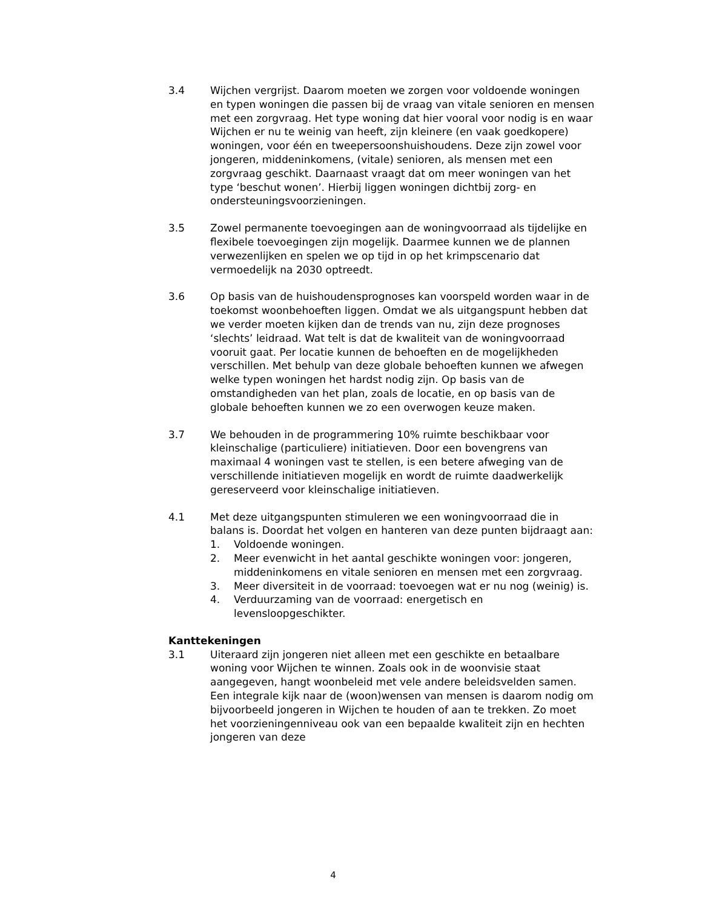3.4 Wijchen vergrijst. Daarom moeten we zorgen voor voldoende woningen en typen woningen die passen bij de vraag van vitale senioren en mensen met een zorgvraag. Het type woning dat hier vooral voor nodig is en waar Wijchen er nu te weinig van heeft, zijn kleinere (en vaak goedkopere) woningen, voor één en tweepersoonshuishoudens. Deze zijn zowel voor jongeren, middeninkomens, (vitale) senioren, als mensen met een zorgvraag geschikt. Daarnaast vraagt dat om meer woningen van het type ‘beschut wonen’. Hierbij liggen woningen dichtbij zorg- en ondersteuningsvoorzieningen.
3.5 Zowel permanente toevoegingen aan de woningvoorraad als tijdelijke en flexibele toevoegingen zijn mogelijk. Daarmee kunnen we de plannen verwezenlijken en spelen we op tijd in op het krimpscenario dat vermoedelijk na 2030 optreedt.
3.6 Op basis van de huishoudensprognoses kan voorspeld worden waar in de toekomst woonbehoeften liggen. Omdat we als uitgangspunt hebben dat we verder moeten kijken dan de trends van nu, zijn deze prognoses ‘slechts’ leidraad. Wat telt is dat de kwaliteit van de woningvoorraad vooruit gaat. Per locatie kunnen de behoeften en de mogelijkheden verschillen. Met behulp van deze globale behoeften kunnen we afwegen welke typen woningen het hardst nodig zijn. Op basis van de omstandigheden van het plan, zoals de locatie, en op basis van de globale behoeften kunnen we zo een overwogen keuze maken.
3.7 We behouden in de programmering 10% ruimte beschikbaar voor kleinschalige (particuliere) initiatieven. Door een bovengrens van maximaal 4 woningen vast te stellen, is een betere afweging van de verschillende initiatieven mogelijk en wordt de ruimte daadwerkelijk gereserveerd voor kleinschalige initiatieven.
4.1 Met deze uitgangspunten stimuleren we een woningvoorraad die in balans is. Doordat het volgen en hanteren van deze punten bijdraagt aan:
1. Voldoende woningen.
2. Meer evenwicht in het aantal geschikte woningen voor: jongeren, middeninkomens en vitale senioren en mensen met een zorgvraag.
3. Meer diversiteit in de voorraad: toevoegen wat er nu nog (weinig) is.
4. Verduurzaming van de voorraad: energetisch en levensloopgeschikter.
Kanttekeningen
3.1 Uiteraard zijn jongeren niet alleen met een geschikte en betaalbare woning voor Wijchen te winnen. Zoals ook in de woonvisie staat aangegeven, hangt woonbeleid met vele andere beleidsvelden samen. Een integrale kijk naar de (woon)wensen van mensen is daarom nodig om bijvoorbeeld jongeren in Wijchen te houden of aan te trekken. Zo moet het voorzieningenniveau ook van een bepaalde kwaliteit zijn en hechten jongeren van deze
4